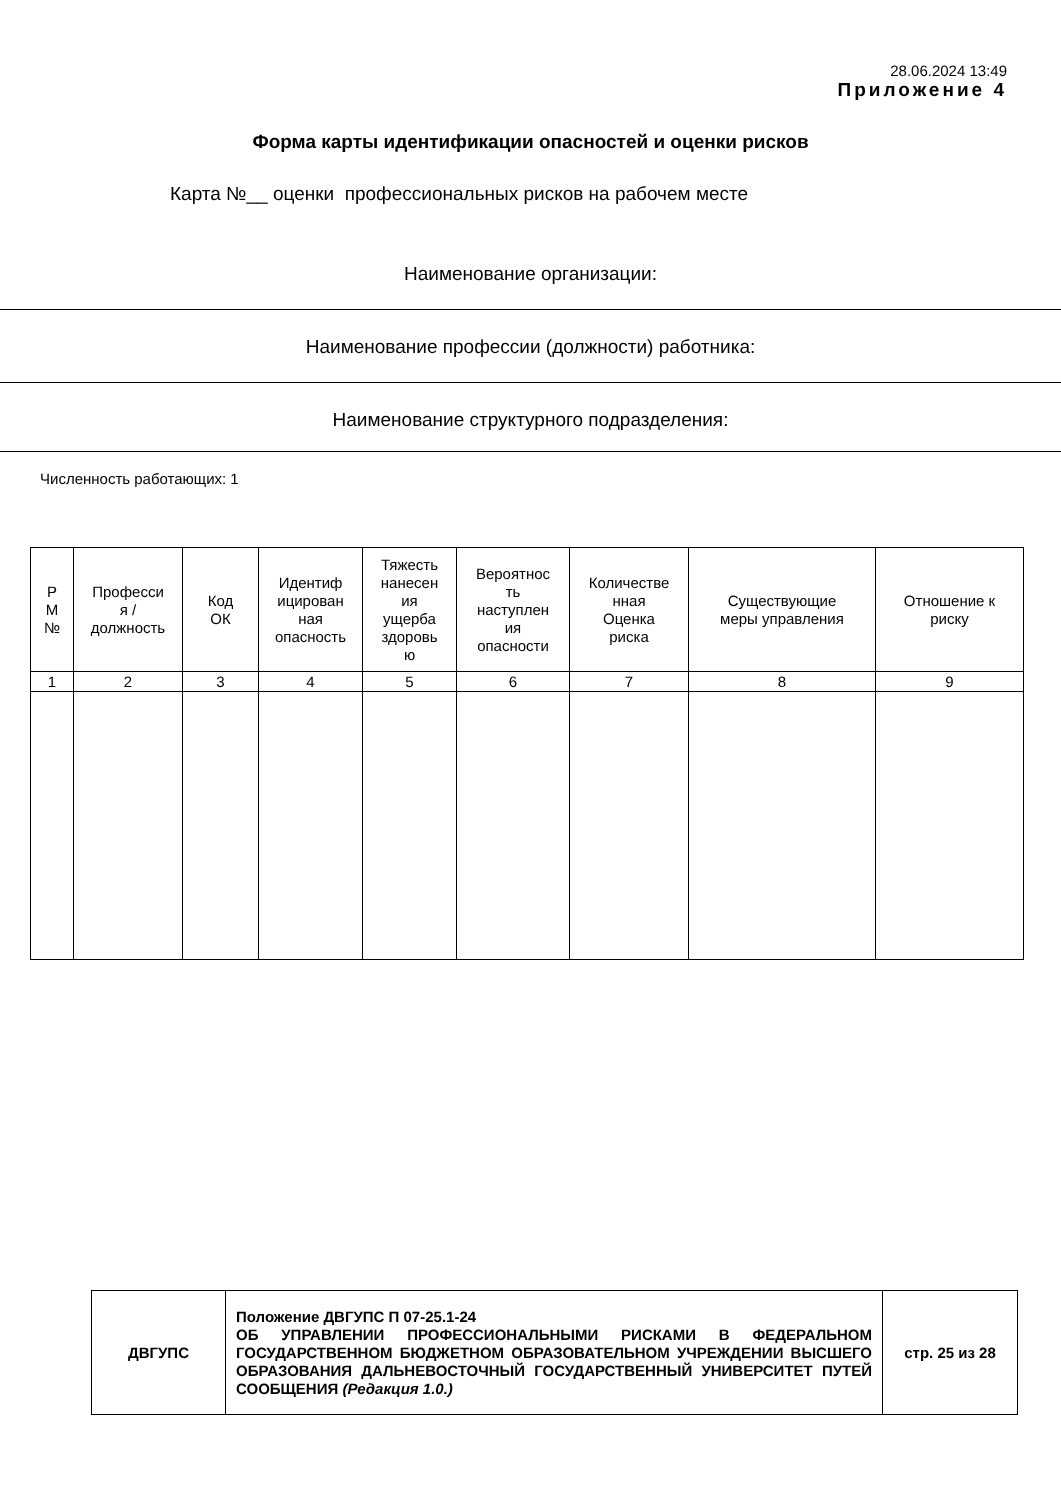28.06.2024 13:49
Приложение 4
Форма карты идентификации опасностей и оценки рисков
Карта №__ оценки профессиональных рисков на рабочем месте
Наименование организации:
Наименование профессии (должности) работника:
Наименование структурного подразделения:
Численность работающих: 1
| Р М № | Професси я / должность | Код ОК | Идентиф ицирован ная опасность | Тяжесть нанесен ия ущерба здоровь ю | Вероятнос ть наступлен ия опасности | Количестве нная Оценка риска | Существующие меры управления | Отношение к риску |
| 1 | 2 | 3 | 4 | 5 | 6 | 7 | 8 | 9 |
| ДВГУПС | Положение ДВГУПС П 07-25.1-24 ОБ УПРАВЛЕНИИ ПРОФЕССИОНАЛЬНЫМИ РИСКАМИ В ФЕДЕРАЛЬНОМ ГОСУДАРСТВЕННОМ БЮДЖЕТНОМ ОБРАЗОВАТЕЛЬНОМ УЧРЕЖДЕНИИ ВЫСШЕГО ОБРАЗОВАНИЯ ДАЛЬНЕВОСТОЧНЫЙ ГОСУДАРСТВЕННЫЙ УНИВЕРСИТЕТ ПУТЕЙ СООБЩЕНИЯ (Редакция 1.0.) | стр. 25 из 28 |